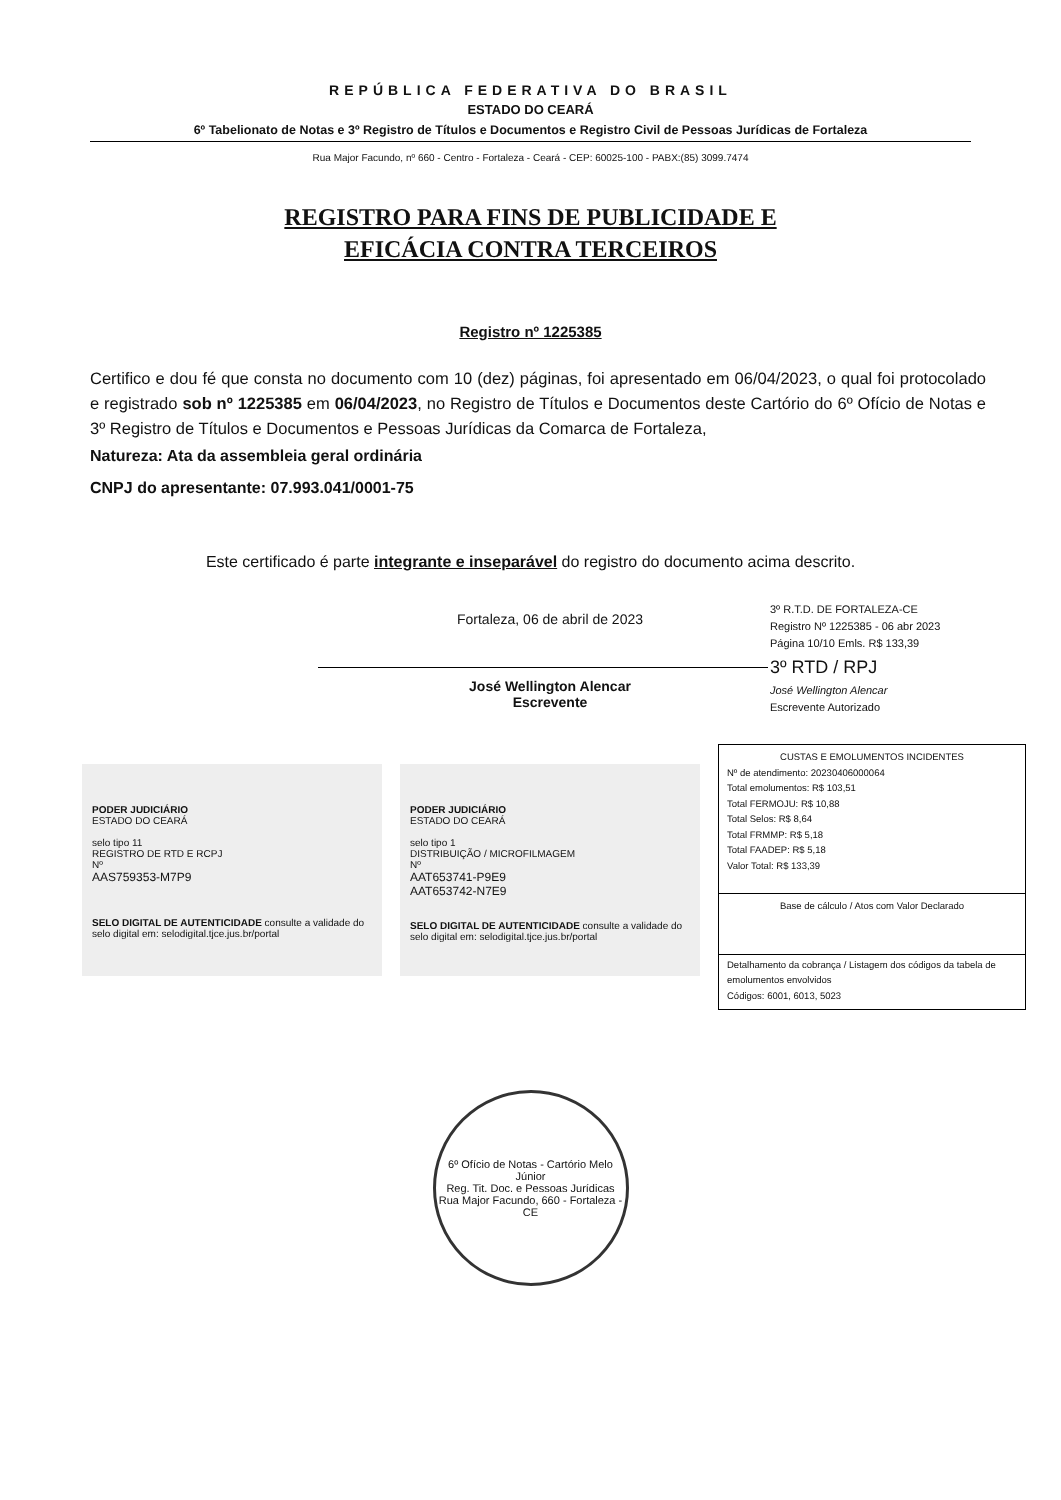REPÚBLICA FEDERATIVA DO BRASIL
ESTADO DO CEARÁ
6º Tabelionato de Notas e 3º Registro de Títulos e Documentos e Registro Civil de Pessoas Jurídicas de Fortaleza
Rua Major Facundo, nº 660 - Centro - Fortaleza - Ceará - CEP: 60025-100 - PABX:(85) 3099.7474
REGISTRO PARA FINS DE PUBLICIDADE E
EFICÁCIA CONTRA TERCEIROS
Registro nº 1225385
Certifico e dou fé que consta no documento com 10 (dez) páginas, foi apresentado em 06/04/2023, o qual foi protocolado e registrado sob nº 1225385 em 06/04/2023, no Registro de Títulos e Documentos deste Cartório do 6º Ofício de Notas e 3º Registro de Títulos e Documentos e Pessoas Jurídicas da Comarca de Fortaleza,
Natureza: Ata da assembleia geral ordinária
CNPJ do apresentante: 07.993.041/0001-75
Este certificado é parte integrante e inseparável do registro do documento acima descrito.
Fortaleza, 06 de abril de 2023
José Wellington Alencar
Escrevente
3º R.T.D. DE FORTALEZA-CE
Registro Nº 1225385 - 06 abr 2023
Página 10/10 Emls. R$ 133,39
3º RTD / RPJ
José Wellington Alencar
Escrevente Autorizado
PODER JUDICIÁRIO
ESTADO DO CEARÁ
selo tipo 11
REGISTRO DE RTD E RCPJ
Nº
AAS759353-M7P9
SELO DIGITAL DE AUTENTICIDADE consulte a validade do selo digital em: selodigital.tjce.jus.br/portal
PODER JUDICIÁRIO
ESTADO DO CEARÁ
selo tipo 1
DISTRIBUIÇÃO / MICROFILMAGEM
Nº
AAT653741-P9E9
AAT653742-N7E9
SELO DIGITAL DE AUTENTICIDADE consulte a validade do selo digital em: selodigital.tjce.jus.br/portal
CUSTAS E EMOLUMENTOS INCIDENTES
Nº de atendimento: 20230406000064
Total emolumentos: R$ 103,51
Total FERMOJU: R$ 10,88
Total Selos: R$ 8,64
Total FRMMP: R$ 5,18
Total FAADEP: R$ 5,18
Valor Total: R$ 133,39
Base de cálculo / Atos com Valor Declarado
Detalhamento da cobrança / Listagem dos códigos da tabela de emolumentos envolvidos
Códigos: 6001, 6013, 5023
6º Ofício de Notas - Cartório Melo Júnior
Reg. Tit. Doc. e Pessoas Jurídicas
Rua Major Facundo, 660 - Fortaleza - CE